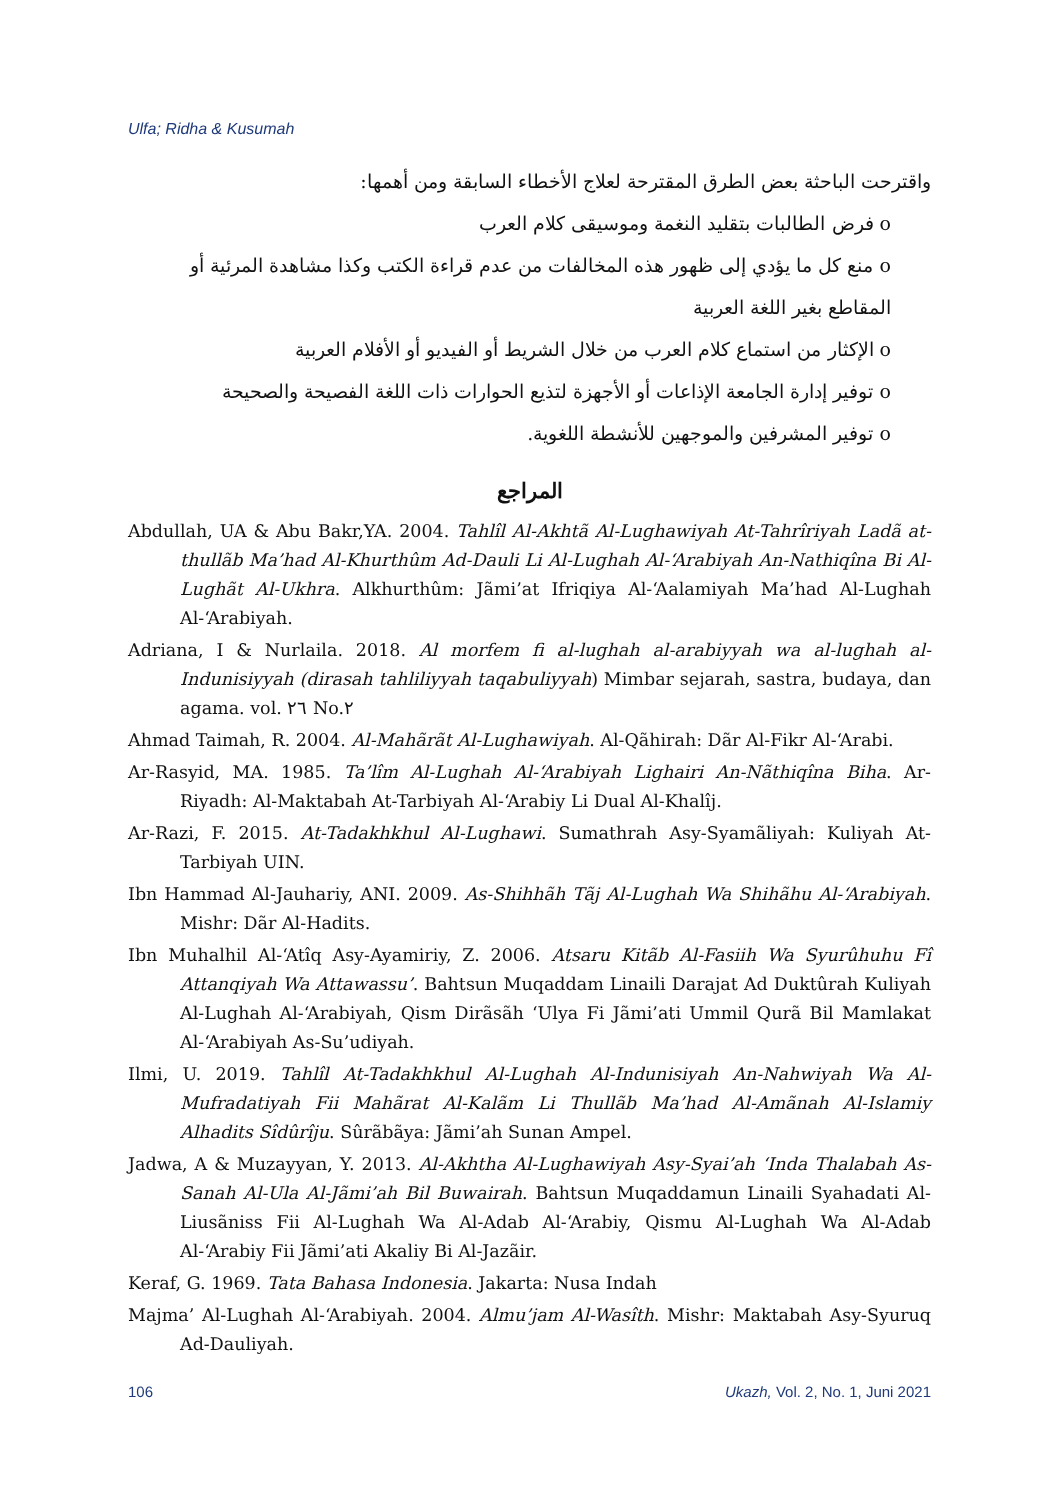Ulfa; Ridha & Kusumah
واقترحت الباحثة بعض الطرق المقترحة لعلاج الأخطاء السابقة ومن أهمها:
o فرض الطالبات بتقليد النغمة وموسيقى كلام العرب
o منع كل ما يؤدي إلى ظهور هذه المخالفات من عدم قراءة الكتب وكذا مشاهدة المرئية أو المقاطع بغير اللغة العربية
o الإكثار من استماع كلام العرب من خلال الشريط أو الفيديو أو الأفلام العربية
o توفير إدارة الجامعة الإذاعات أو الأجهزة لتذيع الحوارات ذات اللغة الفصيحة والصحيحة
o توفير المشرفين والموجهين للأنشطة اللغوية.
المراجع
Abdullah, UA & Abu Bakr,YA. 2004. Tahlîl Al-Akhtã Al-Lughawiyah At-Tahrîriyah Ladã at-thullãb Ma’had Al-Khurthûm Ad-Dauli Li Al-Lughah Al-‘Arabiyah An-Nathiqîna Bi Al-Lughãt Al-Ukhra. Alkhurthûm: Jãmi’at Ifriqiya Al-‘Aalamiyah Ma’had Al-Lughah Al-‘Arabiyah.
Adriana, I & Nurlaila. 2018. Al morfem fi al-lughah al-arabiyyah wa al-lughah al-Indunisiyyah (dirasah tahliliyyah taqabuliyyah) Mimbar sejarah, sastra, budaya, dan agama. vol. ٢٦ No.٢
Ahmad Taimah, R. 2004. Al-Mahãrãt Al-Lughawiyah. Al-Qãhirah: Dãr Al-Fikr Al-‘Arabi.
Ar-Rasyid, MA. 1985. Ta’lîm Al-Lughah Al-‘Arabiyah Lighairi An-Nãthiqîna Biha. Ar-Riyadh: Al-Maktabah At-Tarbiyah Al-‘Arabiy Li Dual Al-Khalîj.
Ar-Razi, F. 2015. At-Tadakhkhul Al-Lughawi. Sumathrah Asy-Syamãliyah: Kuliyah At-Tarbiyah UIN.
Ibn Hammad Al-Jauhariy, ANI. 2009. As-Shihhãh Tãj Al-Lughah Wa Shihãhu Al-‘Arabiyah. Mishr: Dãr Al-Hadits.
Ibn Muhalhil Al-‘Atîq Asy-Ayamiriy, Z. 2006. Atsaru Kitãb Al-Fasiih Wa Syurûhuhu Fî Attanqiyah Wa Attawassu’. Bahtsun Muqaddam Linaili Darajat Ad Duktûrah Kuliyah Al-Lughah Al-‘Arabiyah, Qism Dirãsãh ‘Ulya Fi Jãmi’ati Ummil Qurã Bil Mamlakat Al-‘Arabiyah As-Su’udiyah.
Ilmi, U. 2019. Tahlîl At-Tadakhkhul Al-Lughah Al-Indunisiyah An-Nahwiyah Wa Al-Mufradatiyah Fii Mahãrat Al-Kalãm Li Thullãb Ma’had Al-Amãnah Al-Islamiy Alhadits Sîdûrîju. Sûrãbãya: Jãmi’ah Sunan Ampel.
Jadwa, A & Muzayyan, Y. 2013. Al-Akhtha Al-Lughawiyah Asy-Syai’ah ‘Inda Thalabah As-Sanah Al-Ula Al-Jãmi’ah Bil Buwairah. Bahtsun Muqaddamun Linaili Syahadati Al-Liusãniss Fii Al-Lughah Wa Al-Adab Al-‘Arabiy, Qismu Al-Lughah Wa Al-Adab Al-‘Arabiy Fii Jãmi’ati Akaliy Bi Al-Jazãir.
Keraf, G. 1969. Tata Bahasa Indonesia. Jakarta: Nusa Indah
Majma’ Al-Lughah Al-‘Arabiyah. 2004. Almu’jam Al-Wasîth. Mishr: Maktabah Asy-Syuruq Ad-Dauliyah.
106 Ukazh, Vol. 2, No. 1, Juni 2021